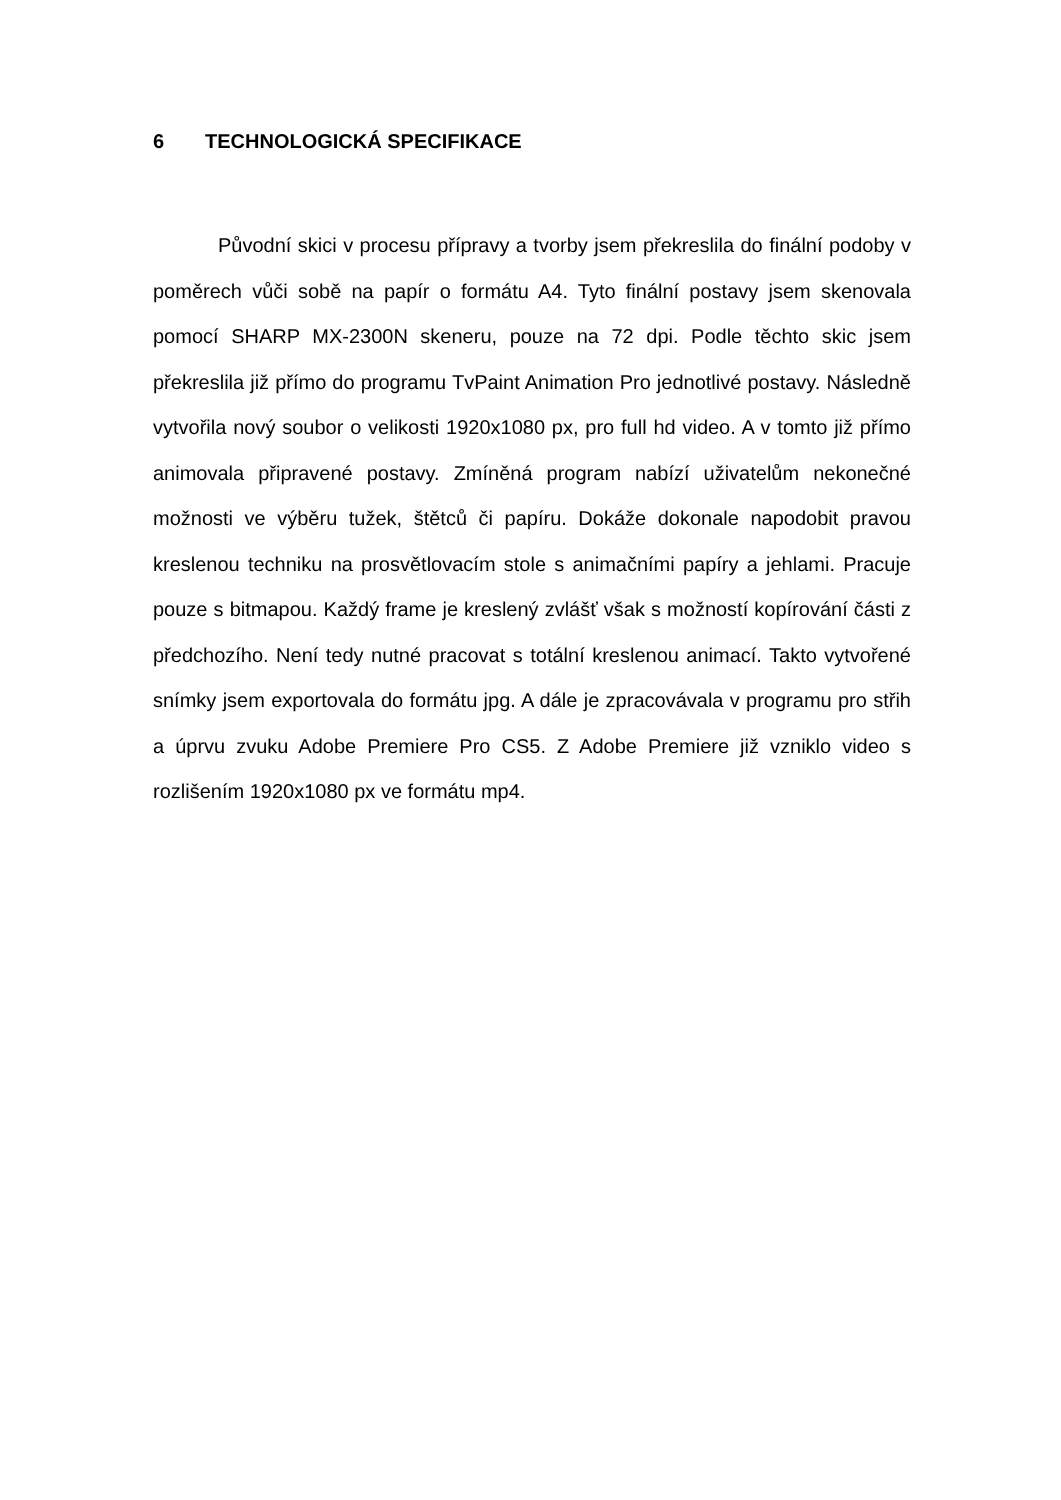6 TECHNOLOGICKÁ SPECIFIKACE
Původní skici v procesu přípravy a tvorby jsem překreslila do finální podoby v poměrech vůči sobě na papír o formátu A4. Tyto finální postavy jsem skenovala pomocí SHARP MX-2300N skeneru, pouze na 72 dpi. Podle těchto skic jsem překreslila již přímo do programu TvPaint Animation Pro jednotlivé postavy. Následně vytvořila nový soubor o velikosti 1920x1080 px, pro full hd video. A v tomto již přímo animovala připravené postavy. Zmíněná program nabízí uživatelům nekonečné možnosti ve výběru tužek, štětců či papíru. Dokáže dokonale napodobit pravou kreslenou techniku na prosvětlovacím stole s animačními papíry a jehlami. Pracuje pouze s bitmapou. Každý frame je kreslený zvlášť však s možností kopírování části z předchozího. Není tedy nutné pracovat s totální kreslenou animací. Takto vytvořené snímky jsem exportovala do formátu jpg. A dále je zpracovávala v programu pro střih a úprvu zvuku Adobe Premiere Pro CS5. Z Adobe Premiere již vzniklo video s rozlišením 1920x1080 px ve formátu mp4.